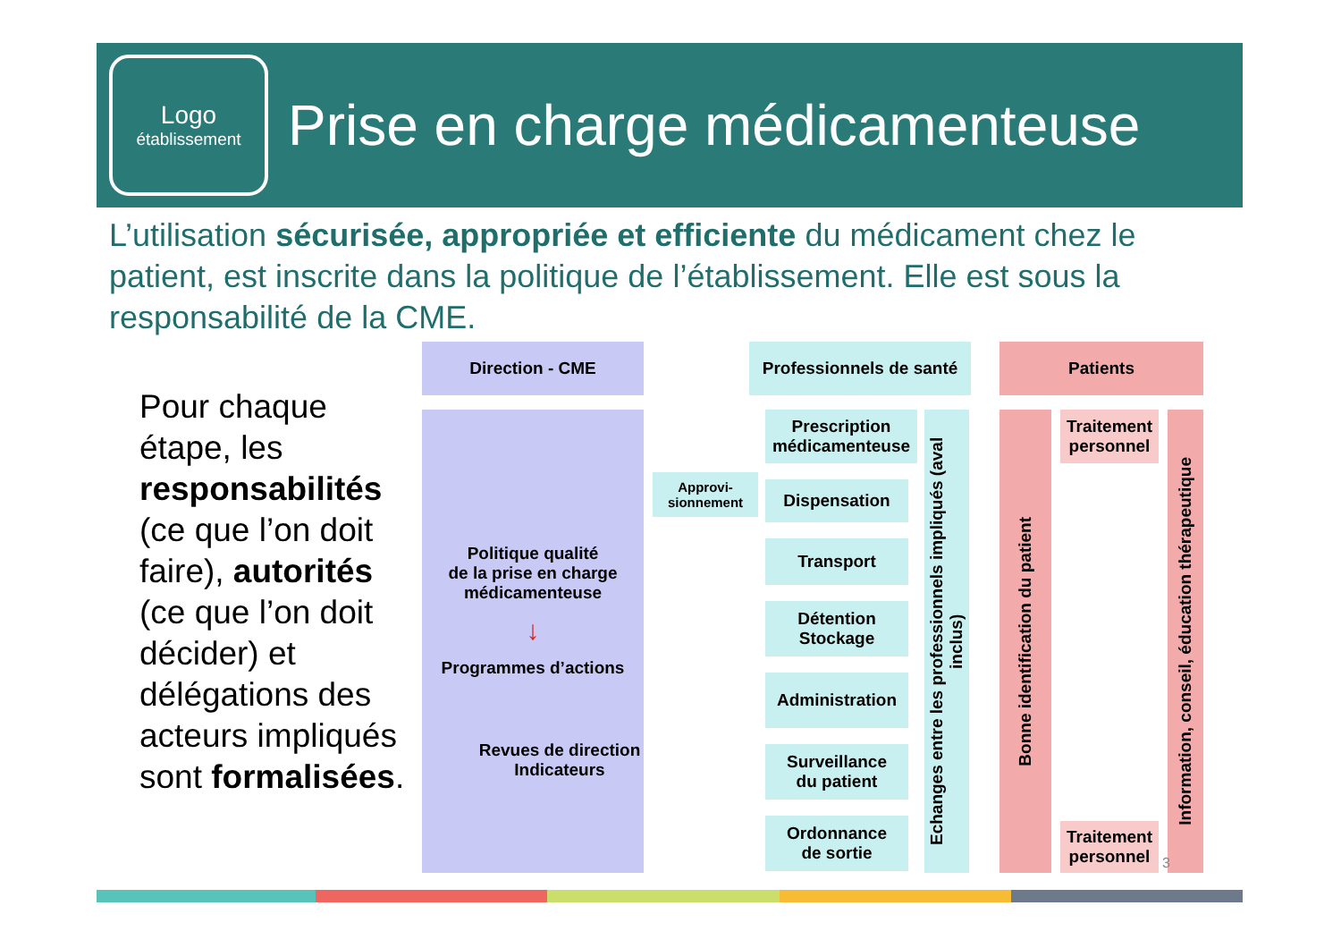Logo
établissement
Prise en charge médicamenteuse
L’utilisation sécurisée, appropriée et efficiente du médicament chez le patient, est inscrite dans la politique de l’établissement. Elle est sous la responsabilité de la CME.
Pour chaque étape, les responsabilités (ce que l’on doit faire), autorités (ce que l’on doit décider) et délégations des acteurs impliqués sont formalisées.
Direction - CME
Professionnels de santé
Patients
Politique qualité
de la prise en charge
médicamenteuse
↓
Programmes d’actions
Revues de direction
Indicateurs
Approvi-
sionnement
Prescription
médicamenteuse
Dispensation
Transport
Détention
Stockage
Administration
Surveillance
du patient
Ordonnance
de sortie
Echanges entre les professionnels impliqués (aval inclus)
Bonne identification du patient
Traitement
personnel
Traitement
personnel
Information, conseil, éducation thérapeutique
3